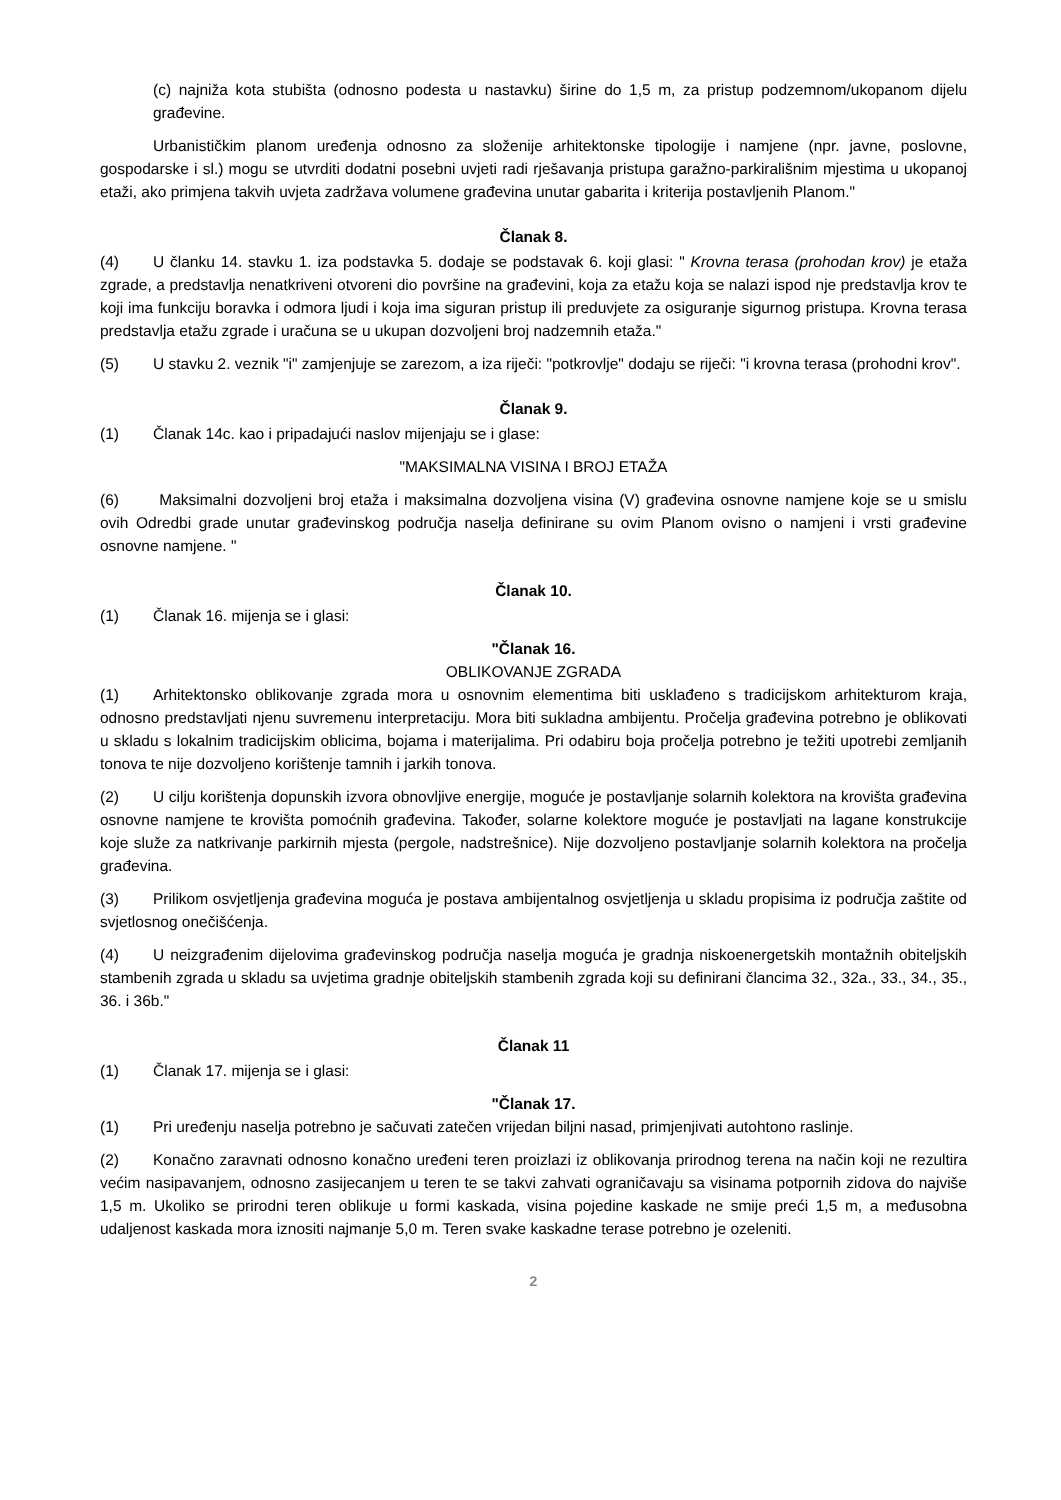(c) najniža kota stubišta (odnosno podesta u nastavku) širine do 1,5 m, za pristup podzemnom/ukopanom dijelu građevine.
Urbanističkim planom uređenja odnosno za složenije arhitektonske tipologije i namjene (npr. javne, poslovne, gospodarske i sl.) mogu se utvrditi dodatni posebni uvjeti radi rješavanja pristupa garažno-parkirališnim mjestima u ukopanoj etaži, ako primjena takvih uvjeta zadržava volumene građevina unutar gabarita i kriterija postavljenih Planom."
Članak 8.
(4) U članku 14. stavku 1. iza podstavka 5. dodaje se podstavak 6. koji glasi: " Krovna terasa (prohodan krov) je etaža zgrade, a predstavlja nenatkriveni otvoreni dio površine na građevini, koja za etažu koja se nalazi ispod nje predstavlja krov te koji ima funkciju boravka i odmora ljudi i koja ima siguran pristup ili preduvjete za osiguranje sigurnog pristupa. Krovna terasa predstavlja etažu zgrade i uračuna se u ukupan dozvoljeni broj nadzemnih etaža."
(5) U stavku 2. veznik "i" zamjenjuje se zarezom, a iza riječi: "potkrovlje" dodaju se riječi: "i krovna terasa (prohodni krov".
Članak 9.
(1) Članak 14c. kao i pripadajući naslov mijenjaju se i glase:
"MAKSIMALNA VISINA I BROJ ETAŽA
(6) Maksimalni dozvoljeni broj etaža i maksimalna dozvoljena visina (V) građevina osnovne namjene koje se u smislu ovih Odredbi grade unutar građevinskog područja naselja definirane su ovim Planom ovisno o namjeni i vrsti građevine osnovne namjene. "
Članak 10.
(1) Članak 16. mijenja se i glasi:
"Članak 16.
OBLIKOVANJE ZGRADA
(1) Arhitektonsko oblikovanje zgrada mora u osnovnim elementima biti usklađeno s tradicijskom arhitekturom kraja, odnosno predstavljati njenu suvremenu interpretaciju. Mora biti sukladna ambijentu. Pročelja građevina potrebno je oblikovati u skladu s lokalnim tradicijskim oblicima, bojama i materijalima. Pri odabiru boja pročelja potrebno je težiti upotrebi zemljanih tonova te nije dozvoljeno korištenje tamnih i jarkih tonova.
(2) U cilju korištenja dopunskih izvora obnovljive energije, moguće je postavljanje solarnih kolektora na krovišta građevina osnovne namjene te krovišta pomoćnih građevina. Također, solarne kolektore moguće je postavljati na lagane konstrukcije koje služe za natkrivanje parkirnih mjesta (pergole, nadstrešnice). Nije dozvoljeno postavljanje solarnih kolektora na pročelja građevina.
(3) Prilikom osvjetljenja građevina moguća je postava ambijentalnog osvjetljenja u skladu propisima iz područja zaštite od svjetlosnog onečišćenja.
(4) U neizgrađenim dijelovima građevinskog područja naselja moguća je gradnja niskoenergetskih montažnih obiteljskih stambenih zgrada u skladu sa uvjetima gradnje obiteljskih stambenih zgrada koji su definirani člancima 32., 32a., 33., 34., 35., 36. i 36b."
Članak 11
(1) Članak 17. mijenja se i glasi:
"Članak 17.
(1) Pri uređenju naselja potrebno je sačuvati zatečen vrijedan biljni nasad, primjenjivati autohtono raslinje.
(2) Konačno zaravnati odnosno konačno uređeni teren proizlazi iz oblikovanja prirodnog terena na način koji ne rezultira većim nasipavanjem, odnosno zasijecanjem u teren te se takvi zahvati ograničavaju sa visinama potpornih zidova do najviše 1,5 m. Ukoliko se prirodni teren oblikuje u formi kaskada, visina pojedine kaskade ne smije preći 1,5 m, a međusobna udaljenost kaskada mora iznositi najmanje 5,0 m. Teren svake kaskadne terase potrebno je ozeleniti.
2